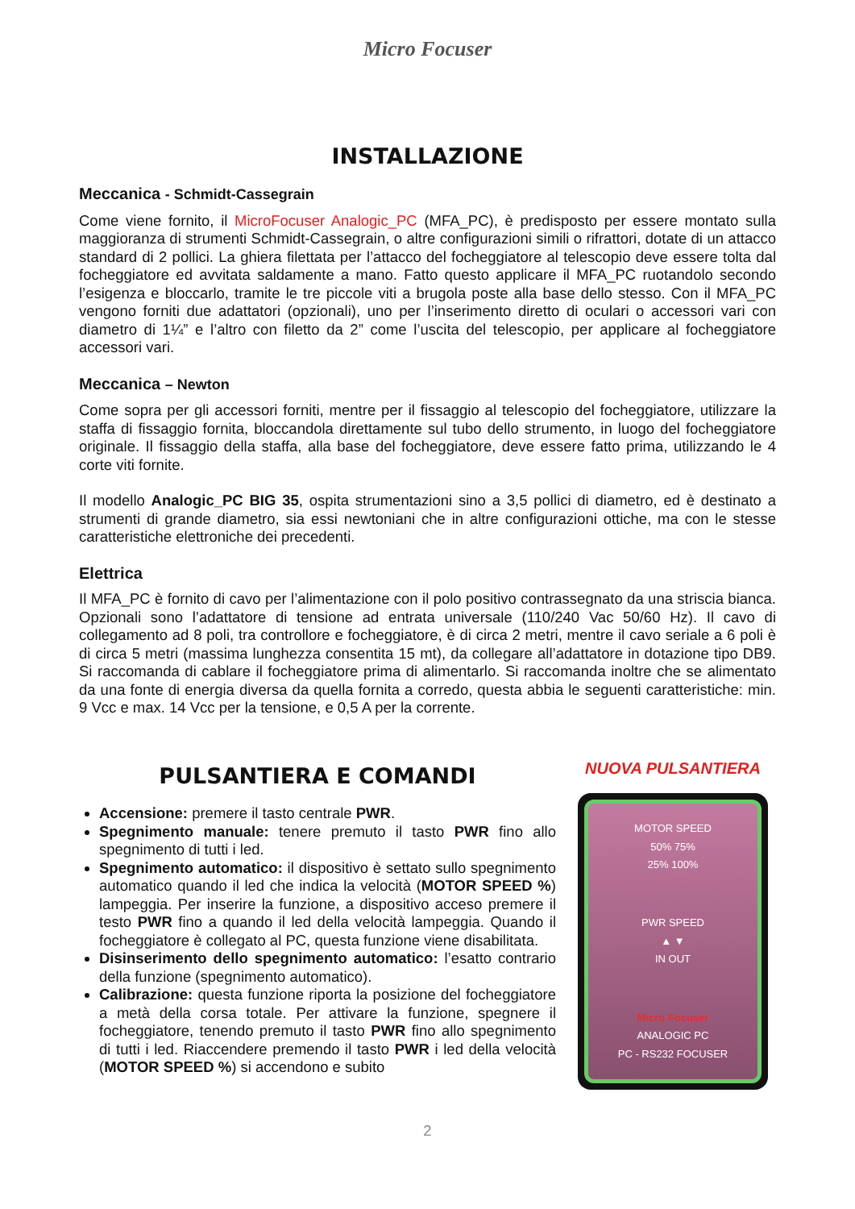Micro Focuser
INSTALLAZIONE
Meccanica - Schmidt-Cassegrain
Come viene fornito, il MicroFocuser Analogic_PC (MFA_PC), è predisposto per essere montato sulla maggioranza di strumenti Schmidt-Cassegrain, o altre configurazioni simili o rifrattori, dotate di un attacco standard di 2 pollici. La ghiera filettata per l’attacco del focheggiatore al telescopio deve essere tolta dal focheggiatore ed avvitata saldamente a mano. Fatto questo applicare il MFA_PC ruotandolo secondo l’esigenza e bloccarlo, tramite le tre piccole viti a brugola poste alla base dello stesso. Con il MFA_PC vengono forniti due adattatori (opzionali), uno per l’inserimento diretto di oculari o accessori vari con diametro di 1¼” e l’altro con filetto da 2” come l’uscita del telescopio, per applicare al focheggiatore accessori vari.
Meccanica – Newton
Come sopra per gli accessori forniti, mentre per il fissaggio al telescopio del focheggiatore, utilizzare la staffa di fissaggio fornita, bloccandola direttamente sul tubo dello strumento, in luogo del focheggiatore originale. Il fissaggio della staffa, alla base del focheggiatore, deve essere fatto prima, utilizzando le 4 corte viti fornite.
Il modello Analogic_PC BIG 35, ospita strumentazioni sino a 3,5 pollici di diametro, ed è destinato a strumenti di grande diametro, sia essi newtoniani che in altre configurazioni ottiche, ma con le stesse caratteristiche elettroniche dei precedenti.
Elettrica
Il MFA_PC è fornito di cavo per l’alimentazione con il polo positivo contrassegnato da una striscia bianca. Opzionali sono l’adattatore di tensione ad entrata universale (110/240 Vac 50/60 Hz). Il cavo di collegamento ad 8 poli, tra controllore e focheggiatore, è di circa 2 metri, mentre il cavo seriale a 6 poli è di circa 5 metri (massima lunghezza consentita 15 mt), da collegare all’adattatore in dotazione tipo DB9. Si raccomanda di cablare il focheggiatore prima di alimentarlo. Si raccomanda inoltre che se alimentato da una fonte di energia diversa da quella fornita a corredo, questa abbia le seguenti caratteristiche: min. 9 Vcc e max. 14 Vcc per la tensione, e 0,5 A per la corrente.
PULSANTIERA E COMANDI
Accensione: premere il tasto centrale PWR.
Spegnimento manuale: tenere premuto il tasto PWR fino allo spegnimento di tutti i led.
Spegnimento automatico: il dispositivo è settato sullo spegnimento automatico quando il led che indica la velocità (MOTOR SPEED %) lampeggia. Per inserire la funzione, a dispositivo acceso premere il testo PWR fino a quando il led della velocità lampeggia. Quando il focheggiatore è collegato al PC, questa funzione viene disabilitata.
Disinserimento dello spegnimento automatico: l’esatto contrario della funzione (spegnimento automatico).
Calibrazione: questa funzione riporta la posizione del focheggiatore a metà della corsa totale. Per attivare la funzione, spegnere il focheggiatore, tenendo premuto il tasto PWR fino allo spegnimento di tutti i led. Riaccendere premendo il tasto PWR i led della velocità (MOTOR SPEED %) si accendono e subito
NUOVA PULSANTIERA
MOTOR SPEED
50% 75%
25% 100%
PWR SPEED
▲ ▼
IN OUT
Micro Focuser
ANALOGIC PC
PC - RS232 FOCUSER
2